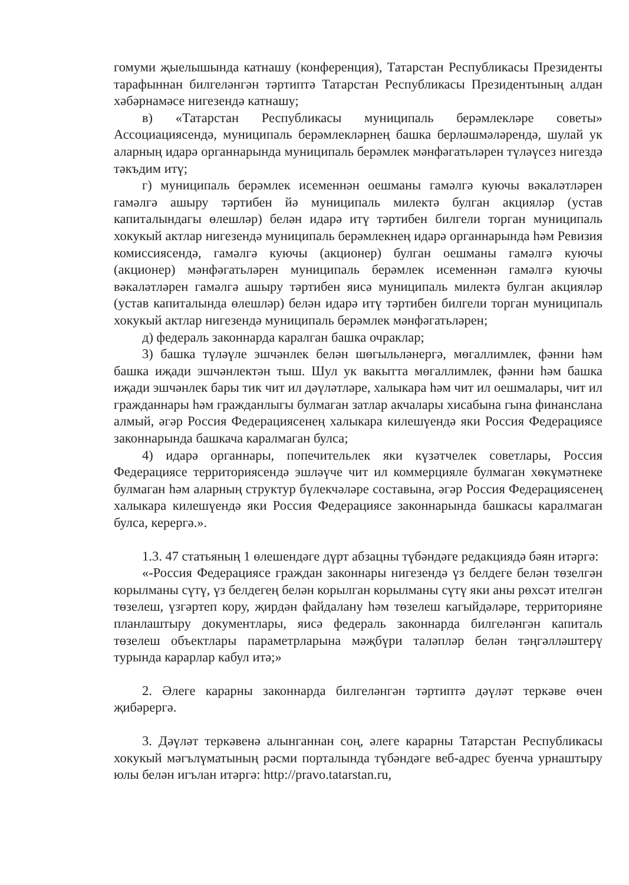гомуми җыелышында катнашу (конференция), Татарстан Республикасы Президенты тарафыннан билгеләнгән тәртиптә Татарстан Республикасы Президентының алдан хәбәрнамәсе нигезендә катнашу;
в) «Татарстан Республикасы муниципаль берәмлекләре советы» Ассоциациясендә, муниципаль берәмлекләрнең башка берләшмәләрендә, шулай ук аларның идарә органнарында муниципаль берәмлек мәнфәгатьләрен түләүсез нигездә тәкъдим итү;
г) муниципаль берәмлек исеменнән оешманы гамәлгә куючы вәкаләтләрен гамәлгә ашыру тәртибен йә муниципаль милектә булган акцияләр (устав капиталындагы өлешләр) белән идарә итү тәртибен билгели торган муниципаль хокукый актлар нигезендә муниципаль берәмлекнең идарә органнарында һәм Ревизия комиссиясендә, гамәлгә куючы (акционер) булган оешманы гамәлгә куючы (акционер) мәнфәгатьләрен муниципаль берәмлек исеменнән гамәлгә куючы вәкаләтләрен гамәлгә ашыру тәртибен яисә муниципаль милектә булган акцияләр (устав капиталында өлешләр) белән идарә итү тәртибен билгели торган муниципаль хокукый актлар нигезендә муниципаль берәмлек мәнфәгатьләрен;
д) федераль законнарда каралган башка очраклар;
3) башка түләүле эшчәнлек белән шөгыльләнергә, мөгаллимлек, фәнни һәм башка иҗади эшчәнлектән тыш. Шул ук вакытта мөгаллимлек, фәнни һәм башка иҗади эшчәнлек бары тик чит ил дәүләтләре, халыкара һәм чит ил оешмалары, чит ил гражданнары һәм гражданлыгы булмаган затлар акчалары хисабына гына финанслана алмый, әгәр Россия Федерациясенең халыкара килешүендә яки Россия Федерациясе законнарында башкача каралмаган булса;
4) идарә органнары, попечительлек яки күзәтчелек советлары, Россия Федерациясе территориясендә эшләүче чит ил коммерцияле булмаган хөкүмәтнеке булмаган һәм аларның структур бүлекчәләре составына, әгәр Россия Федерациясенең халыкара килешүендә яки Россия Федерациясе законнарында башкасы каралмаган булса, керергә.».
1.3. 47 статьяның 1 өлешендәге дүрт абзацны түбәндәге редакциядә бәян итәргә:
«-Россия Федерациясе граждан законнары нигезендә үз белдеге белән төзелгән корылманы сүтү, үз белдегең белән корылган корылманы сүтү яки аны рөхсәт ителгән төзелеш, үзгәртеп кору, җирдән файдалану һәм төзелеш кагыйдәләре, территорияне планлаштыру документлары, яисә федераль законнарда билгеләнгән капиталь төзелеш объектлары параметрларына мәҗбүри таләпләр белән тәңгәлләштерү турында карарлар кабул итә;»
2. Әлеге карарны законнарда билгеләнгән тәртиптә дәүләт теркәве өчен җибәрергә.
3. Дәүләт теркәвенә алынганнан соң, әлеге карарны Татарстан Республикасы хокукый мәгълүматының рәсми порталында түбәндәге веб-адрес буенча урнаштыру юлы белән игълан итәргә: http://pravo.tatarstan.ru,